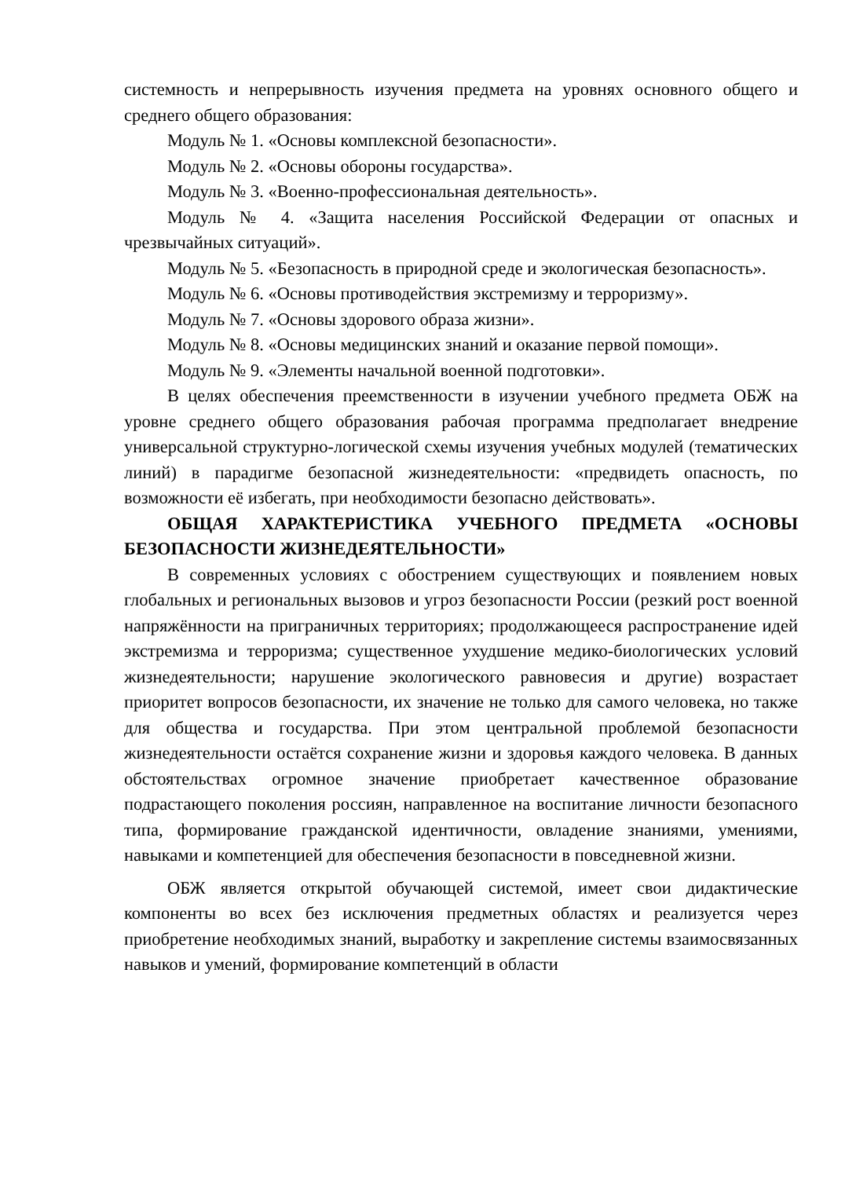системность и непрерывность изучения предмета на уровнях основного общего и среднего общего образования:
Модуль № 1. «Основы комплексной безопасности».
Модуль № 2. «Основы обороны государства».
Модуль № 3. «Военно-профессиональная деятельность».
Модуль № 4. «Защита населения Российской Федерации от опасных и чрезвычайных ситуаций».
Модуль № 5. «Безопасность в природной среде и экологическая безопасность».
Модуль № 6. «Основы противодействия экстремизму и терроризму».
Модуль № 7. «Основы здорового образа жизни».
Модуль № 8. «Основы медицинских знаний и оказание первой помощи».
Модуль № 9. «Элементы начальной военной подготовки».
В целях обеспечения преемственности в изучении учебного предмета ОБЖ на уровне среднего общего образования рабочая программа предполагает внедрение универсальной структурно-логической схемы изучения учебных модулей (тематических линий) в парадигме безопасной жизнедеятельности: «предвидеть опасность, по возможности её избегать, при необходимости безопасно действовать».
ОБЩАЯ ХАРАКТЕРИСТИКА УЧЕБНОГО ПРЕДМЕТА «ОСНОВЫ БЕЗОПАСНОСТИ ЖИЗНЕДЕЯТЕЛЬНОСТИ»
В современных условиях с обострением существующих и появлением новых глобальных и региональных вызовов и угроз безопасности России (резкий рост военной напряжённости на приграничных территориях; продолжающееся распространение идей экстремизма и терроризма; существенное ухудшение медико-биологических условий жизнедеятельности; нарушение экологического равновесия и другие) возрастает приоритет вопросов безопасности, их значение не только для самого человека, но также для общества и государства. При этом центральной проблемой безопасности жизнедеятельности остаётся сохранение жизни и здоровья каждого человека. В данных обстоятельствах огромное значение приобретает качественное образование подрастающего поколения россиян, направленное на воспитание личности безопасного типа, формирование гражданской идентичности, овладение знаниями, умениями, навыками и компетенцией для обеспечения безопасности в повседневной жизни.
ОБЖ является открытой обучающей системой, имеет свои дидактические компоненты во всех без исключения предметных областях и реализуется через приобретение необходимых знаний, выработку и закрепление системы взаимосвязанных навыков и умений, формирование компетенций в области